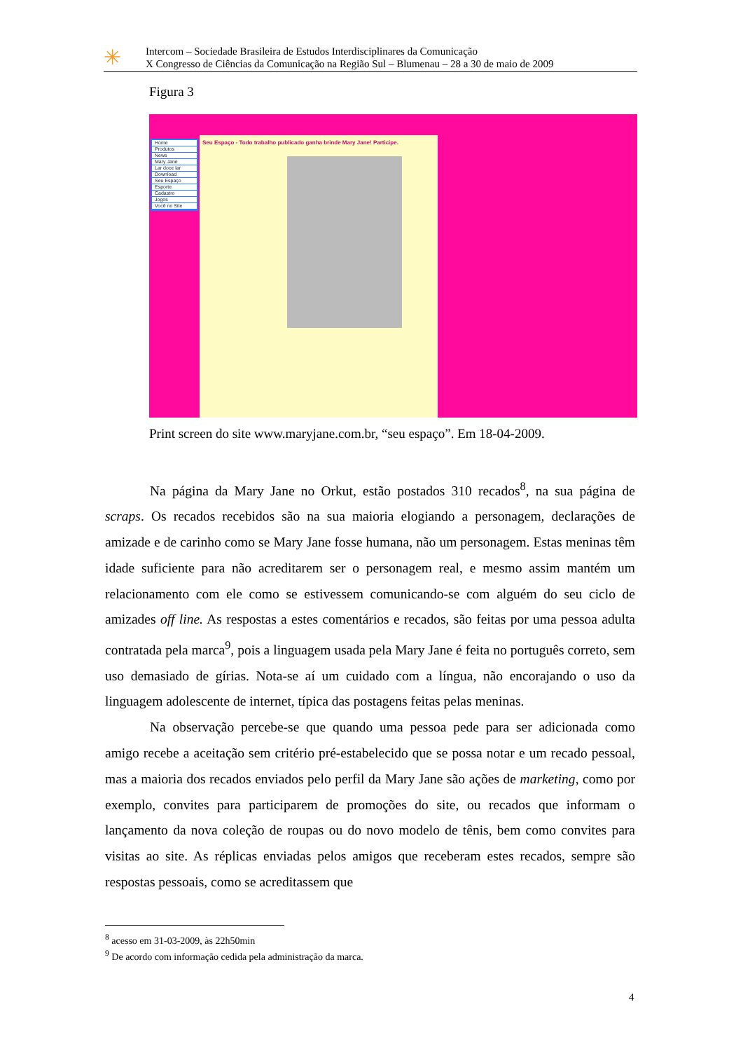✳
Intercom – Sociedade Brasileira de Estudos Interdisciplinares da Comunicação
X Congresso de Ciências da Comunicação na Região Sul – Blumenau – 28 a 30 de maio de 2009
Figura 3
Home
Produtos
News
Mary Jane
Lar doce lar
Download
Seu Espaço
Esporte
Cadastro
Jogos
Você no Site
Seu Espaço - Todo trabalho publicado ganha brinde Mary Jane! Participe.
Print screen do site www.maryjane.com.br, “seu espaço”. Em 18-04-2009.
Na página da Mary Jane no Orkut, estão postados 310 recados<sup>8</sup>, na sua página de scraps. Os recados recebidos são na sua maioria elogiando a personagem, declarações de amizade e de carinho como se Mary Jane fosse humana, não um personagem. Estas meninas têm idade suficiente para não acreditarem ser o personagem real, e mesmo assim mantém um relacionamento com ele como se estivessem comunicando-se com alguém do seu ciclo de amizades off line. As respostas a estes comentários e recados, são feitas por uma pessoa adulta contratada pela marca<sup>9</sup>, pois a linguagem usada pela Mary Jane é feita no português correto, sem uso demasiado de gírias. Nota-se aí um cuidado com a língua, não encorajando o uso da linguagem adolescente de internet, típica das postagens feitas pelas meninas.
Na observação percebe-se que quando uma pessoa pede para ser adicionada como amigo recebe a aceitação sem critério pré-estabelecido que se possa notar e um recado pessoal, mas a maioria dos recados enviados pelo perfil da Mary Jane são ações de marketing, como por exemplo, convites para participarem de promoções do site, ou recados que informam o lançamento da nova coleção de roupas ou do novo modelo de tênis, bem como convites para visitas ao site. As réplicas enviadas pelos amigos que receberam estes recados, sempre são respostas pessoais, como se acreditassem que
<sup>8</sup> acesso em 31-03-2009, às 22h50min
<sup>9</sup> De acordo com informação cedida pela administração da marca.
4